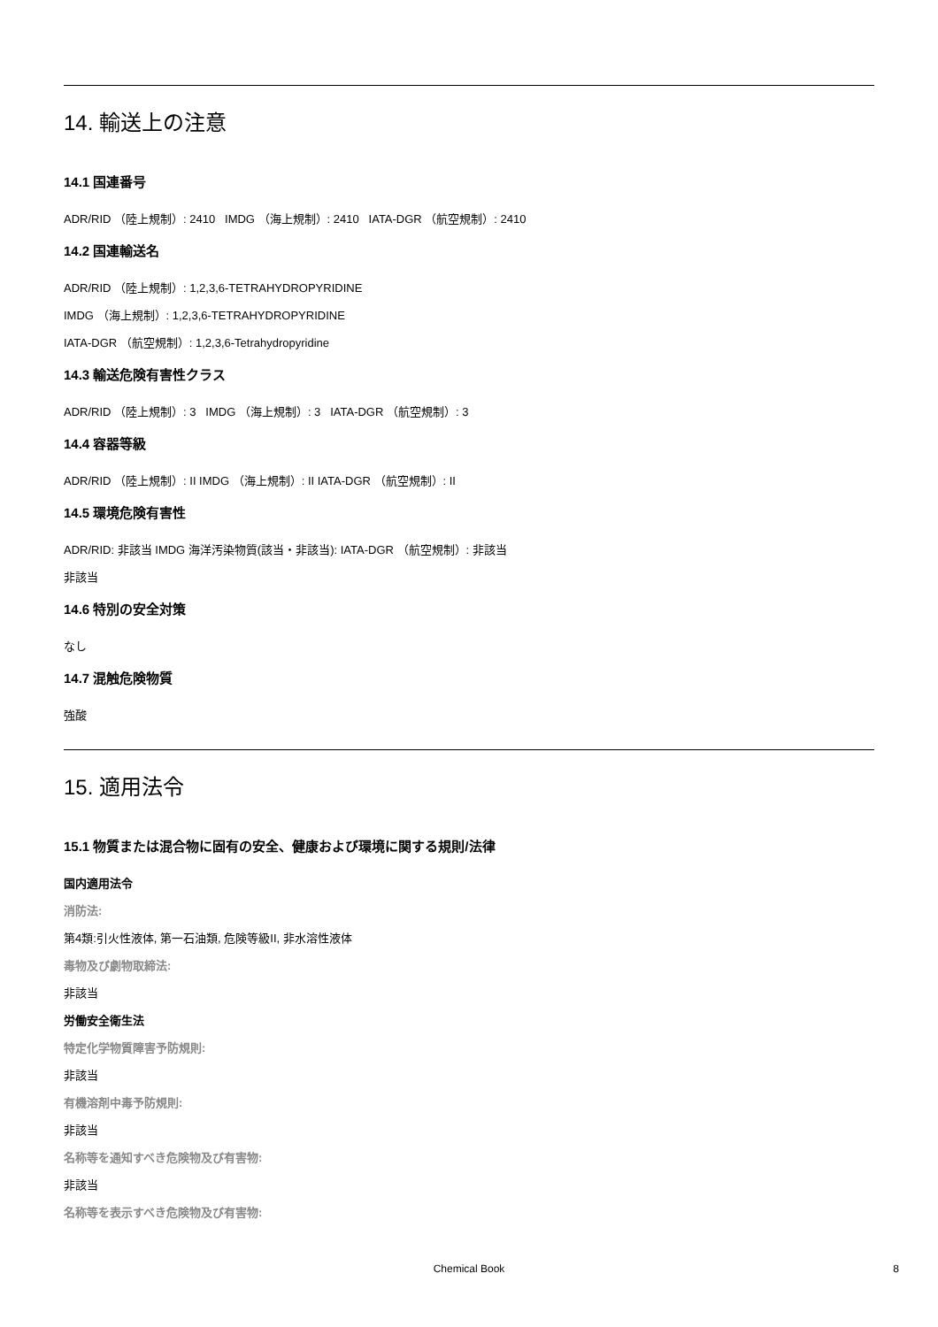14. 輸送上の注意
14.1 国連番号
ADR/RID （陸上規制）: 2410 IMDG （海上規制）: 2410 IATA-DGR （航空規制）: 2410
14.2 国連輸送名
ADR/RID （陸上規制）: 1,2,3,6-TETRAHYDROPYRIDINE
IMDG （海上規制）: 1,2,3,6-TETRAHYDROPYRIDINE
IATA-DGR （航空規制）: 1,2,3,6-Tetrahydropyridine
14.3 輸送危険有害性クラス
ADR/RID （陸上規制）: 3 IMDG （海上規制）: 3 IATA-DGR （航空規制）: 3
14.4 容器等級
ADR/RID （陸上規制）: II IMDG （海上規制）: II IATA-DGR （航空規制）: II
14.5 環境危険有害性
ADR/RID: 非該当 IMDG 海洋汚染物質(該当・非該当): IATA-DGR （航空規制）: 非該当
非該当
14.6 特別の安全対策
なし
14.7 混触危険物質
強酸
15. 適用法令
15.1 物質または混合物に固有の安全、健康および環境に関する規則/法律
国内適用法令
消防法:
第4類:引火性液体, 第一石油類, 危険等級II, 非水溶性液体
毒物及び劇物取締法:
非該当
労働安全衛生法
特定化学物質障害予防規則:
非該当
有機溶剤中毒予防規則:
非該当
名称等を通知すべき危険物及び有害物:
非該当
名称等を表示すべき危険物及び有害物:
Chemical Book 8